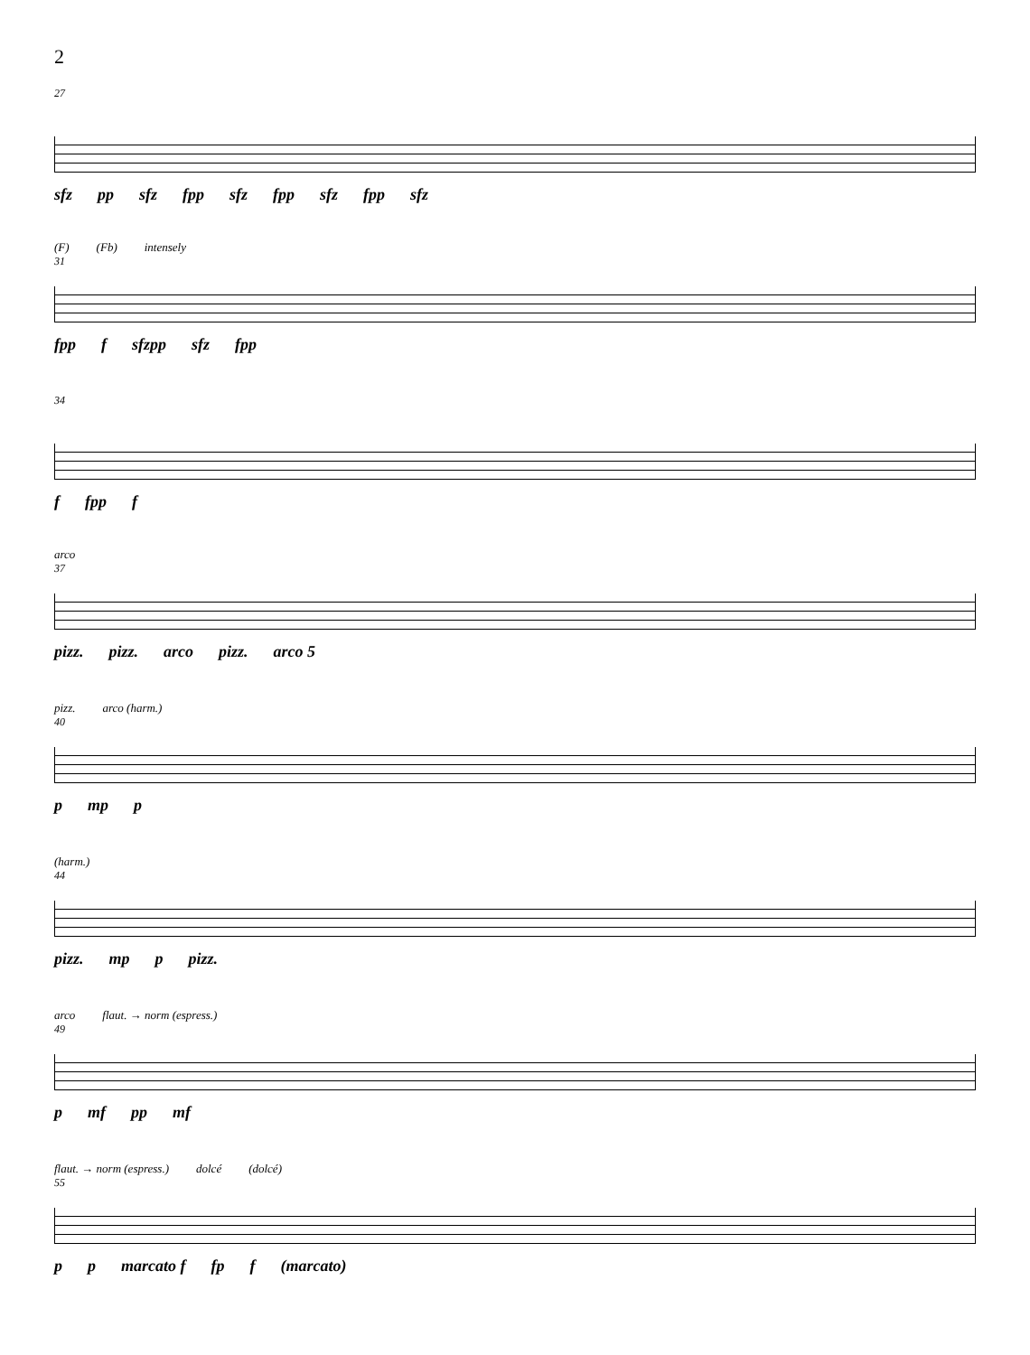2
27
sfz pp sfz fpp sfz fpp sfz fpp sfz
(F) (Fb) intensely
31
fpp f sfzpp sfz fpp
34
f fpp f
arco
37
pizz. pizz. arco pizz. arco 5
pizz. arco (harm.)
40
p mp p
(harm.)
44
pizz. mp p pizz.
arco flaut. → norm (espress.)
49
p mf pp mf
flaut. → norm (espress.) dolcé (dolcé)
55
p p marcato f fp f (marcato)